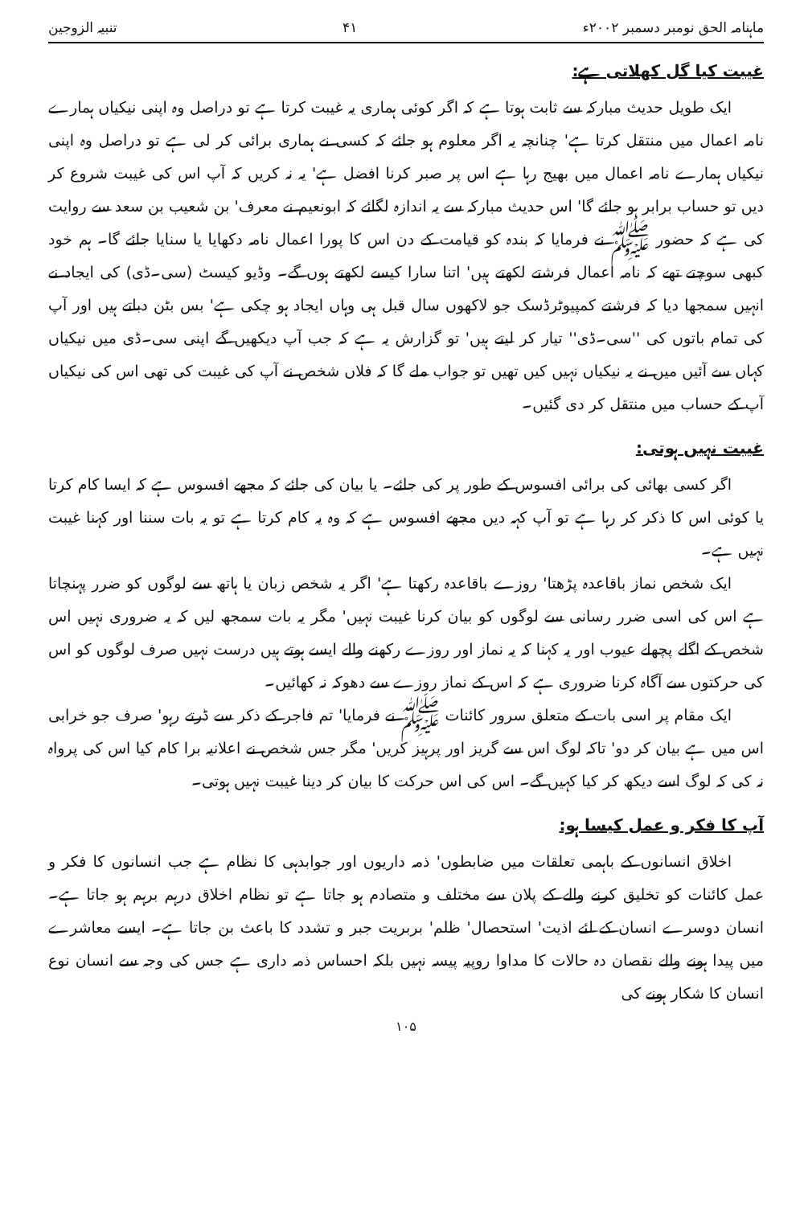ماہنامہ الحق نومبر دسمبر ۲۰۰۲ء ۴۱ تنبیہ الزوجین
غیبت کیا گل کھلاتی ہے:
ایک طویل حدیث مبارکہ سے ثابت ہوتا ہے کہ اگر کوئی ہماری یہ غیبت کرتا ہے تو دراصل وہ اپنی نیکیاں ہمارے نامہ اعمال میں منتقل کرتا ہے' چنانچہ یہ اگر معلوم ہو جائے کہ کسی نے ہماری برائی کر لی ہے تو دراصل وہ اپنی نیکیاں ہمارے نامہ اعمال میں بھیج رہا ہے اس پر صبر کرنا افضل ہے' یہ نہ کریں کہ آپ اس کی غیبت شروع کر دیں تو حساب برابر ہو جائے گا' اس حدیث مبارکہ سے یہ اندازہ لگائے کہ ابونعیم نے معرف' بن شعیب بن سعد سے روایت کی ہے کہ حضور ﷺ نے فرمایا کہ بندہ کو قیامت کے دن اس کا پورا اعمال نامہ دکھایا یا سنایا جائے گا۔ ہم خود کبھی سوچتے تھے کہ نامہ اعمال فرشتے لکھتے ہیں' اتنا سارا کیسے لکھتے ہوں گے۔ وڈیو کیسٹ (سی۔ڈی) کی ایجاد نے انہیں سمجھا دیا کہ فرشتے کمپیوٹرڈسک جو لاکھوں سال قبل ہی وہاں ایجاد ہو چکی ہے' بس بٹن دباتے ہیں اور آپ کی تمام باتوں کی ''سی۔ڈی'' تیار کر لیتے ہیں' تو گزارش یہ ہے کہ جب آپ دیکھیں گے اپنی سی۔ڈی میں نیکیاں کہاں سے آئیں میں نے یہ نیکیاں نہیں کیں تھیں تو جواب ملے گا کہ فلاں شخص نے آپ کی غیبت کی تھی اس کی نیکیاں آپ کے حساب میں منتقل کر دی گئیں۔
غیبت نہیں ہوتی:
اگر کسی بھائی کی برائی افسوس کے طور پر کی جائے۔ یا بیان کی جائے کہ مجھے افسوس ہے کہ ایسا کام کرتا یا کوئی اس کا ذکر کر رہا ہے تو آپ کہہ دیں مجھے افسوس ہے کہ وہ یہ کام کرتا ہے تو یہ بات سننا اور کہنا غیبت نہیں ہے۔
ایک شخص نماز باقاعدہ پڑھتا' روزے باقاعدہ رکھتا ہے' اگر یہ شخص زبان یا ہاتھ سے لوگوں کو ضرر پہنچاتا ہے اس کی اسی ضرر رسانی سے لوگوں کو بیان کرنا غیبت نہیں' مگر یہ بات سمجھ لیں کہ یہ ضروری نہیں اس شخص کے اگلے پچھلے عیوب اور یہ کہنا کہ یہ نماز اور روزے رکھنے والے ایسے ہوتے ہیں درست نہیں صرف لوگوں کو اس کی حرکتوں سے آگاہ کرنا ضروری ہے کہ اس کے نماز روزے سے دھوکہ نہ کھائیں۔
ایک مقام پر اسی بات کے متعلق سرور کائنات ﷺ نے فرمایا' تم فاجر کے ذکر سے ڈرتے رہو' صرف جو خرابی اس میں ہے بیان کر دو' تاکہ لوگ اس سے گریز اور پرہیز کریں' مگر جس شخص نے اعلانیہ برا کام کیا اس کی پرواہ نہ کی کہ لوگ اسے دیکھ کر کیا کہیں گے۔ اس کی اس حرکت کا بیان کر دینا غیبت نہیں ہوتی۔
آپ کا فکر و عمل کیسا ہو:
اخلاق انسانوں کے باہمی تعلقات میں ضابطوں' ذمہ داریوں اور جوابدہی کا نظام ہے جب انسانوں کا فکر و عمل کائنات کو تخلیق کرنے والے کے پلان سے مختلف و متصادم ہو جاتا ہے تو نظام اخلاق درہم برہم ہو جاتا ہے۔ انسان دوسرے انسان کے لئے اذیت' استحصال' ظلم' بربریت جبر و تشدد کا باعث بن جاتا ہے۔ ایسے معاشرے میں پیدا ہونے والے نقصان دہ حالات کا مداوا روپیہ پیسہ نہیں بلکہ احساس ذمہ داری ہے جس کی وجہ سے انسان نوع انسان کا شکار ہونے کی
۱۰۵